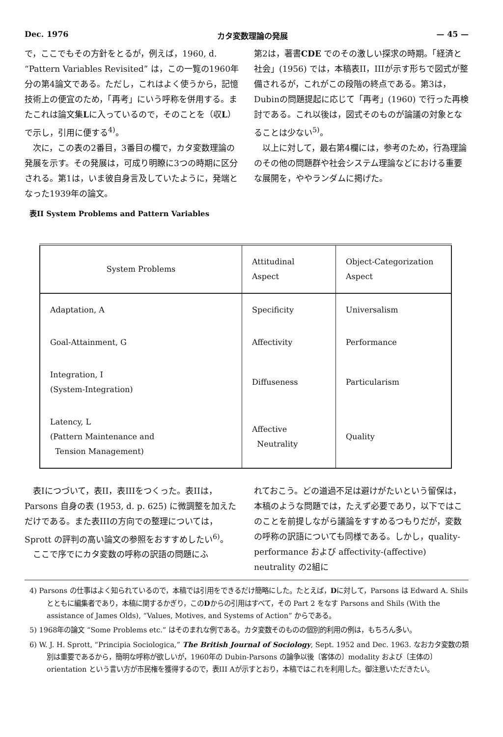Dec. 1976 カタ変数理論の発展 — 45 —
で，ここでもその方針をとるが，例えば，1960, d. “Pattern Variables Revisited” は，この一覧の1960年分の第4論文である。ただし，これはよく使うから，記憶技術上の便宜のため，「再考」にいう呼称を併用する。またこれは論文集Lに入っているので，そのことを（収L）で示し，引用に便する<sup>4)</sup>。
次に，この表の2番目，3番目の欄で，カタ変数理論の発展を示す。その発展は，可成り明瞭に3つの時期に区分される。第1は，いま彼自身言及していたように，発端となった1939年の論文。
表II System Problems and Pattern Variables
第2は，著書CDE でのその激しい探求の時期。「経済と社会」(1956) では，本稿表II，IIIが示す形ちで図式が整備されるが，これがこの段階の終点である。第3は，Dubinの問題提起に応じて「再考」(1960) で行った再検討である。これ以後は，図式そのものが論議の対象となることは少ない<sup>5)</sup>。
以上に対して，最右第4欄には，参考のため，行為理論のその他の問題群や社会システム理論などにおける重要な展開を，ややランダムに掲げた。
| System Problems | Attitudinal Aspect | Object-Categorization Aspect |
| --- | --- | --- |
| Adaptation, A | Specificity | Universalism |
| Goal-Attainment, G | Affectivity | Performance |
| Integration, I (System-Integration) | Diffuseness | Particularism |
| Latency, L (Pattern Maintenance and Tension Management) | Affective Neutrality | Quality |
表Iにつづいて，表II，表IIIをつくった。表IIは，Parsons 自身の表 (1953, d. p. 625) に微調整を加えただけである。また表IIIの方向での整理については，Sprott の評判の高い論文の参照をおすすめしたい<sup>6)</sup>。
ここで序でにカタ変数の呼称の訳語の問題にふ
れておこう。どの道過不足は避けがたいという留保は，本稿のような問題では，たえず必要であり，以下ではこのことを前提しながら議論をすすめるつもりだが，変数の呼称の訳語についても同様である。しかし，quality-performance および affectivity-(affective) neutrality の2組に
4) Parsons の仕事はよく知られているので，本稿では引用をできるだけ簡略にした。たとえば，Dに対して，Parsons は Edward A. Shils とともに編集者であり，本稿に関するかぎり，このDからの引用はすべて，その Part 2 をなす Parsons and Shils (With the assistance of James Olds), “Values, Motives, and Systems of Action” からである。
5) 1968年の論文 “Some Problems etc.” はそのまれな例である。カタ変数そのものの個別的利用の例は，もちろん多い。
6) W. J. H. Sprott, “Principia Sociologica,” The British Journal of Sociology, Sept. 1952 and Dec. 1963. なおカタ変数の類別は重要であるから，簡明な呼称が欲しいが，1960年の Dubin-Parsons の論争以後〔客体の〕modality および〔主体の〕orientation という言い方が市民権を獲得するので，表III Aが示すとおり，本稿ではこれを利用した。御注意いただきたい。